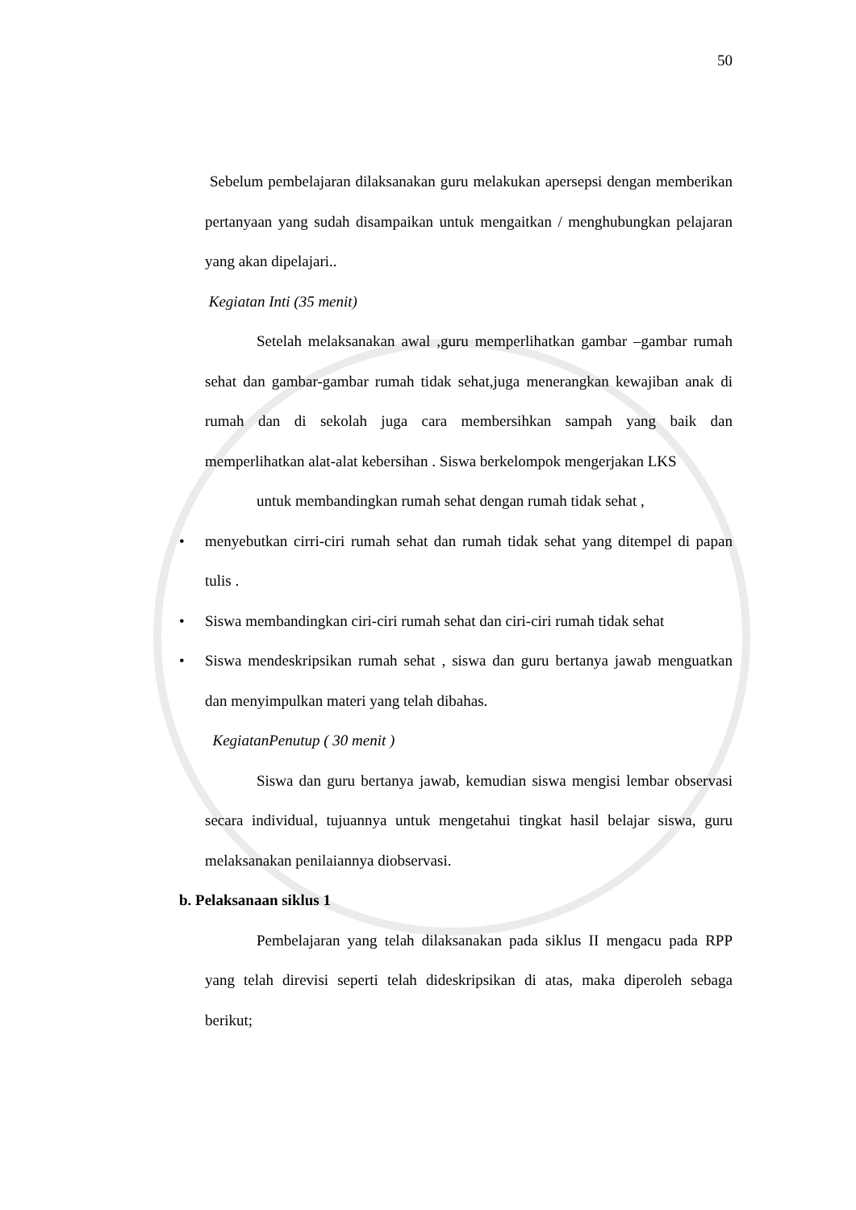50
Sebelum pembelajaran dilaksanakan guru melakukan apersepsi dengan memberikan pertanyaan yang sudah disampaikan untuk mengaitkan / menghubungkan pelajaran yang akan dipelajari..
Kegiatan Inti (35 menit)
Setelah melaksanakan awal ,guru memperlihatkan gambar –gambar rumah sehat dan gambar-gambar rumah tidak sehat,juga menerangkan kewajiban anak di rumah dan di sekolah juga cara membersihkan sampah yang baik dan memperlihatkan alat-alat kebersihan . Siswa berkelompok mengerjakan LKS
untuk membandingkan rumah sehat dengan rumah tidak sehat ,
• menyebutkan cirri-ciri rumah sehat dan rumah tidak sehat yang ditempel di papan tulis .
• Siswa membandingkan ciri-ciri rumah sehat dan ciri-ciri rumah tidak sehat
• Siswa mendeskripsikan rumah sehat , siswa dan guru bertanya jawab menguatkan dan menyimpulkan materi yang telah dibahas.
KegiatanPenutup ( 30 menit )
Siswa dan guru bertanya jawab, kemudian siswa mengisi lembar observasi secara individual, tujuannya untuk mengetahui tingkat hasil belajar siswa, guru melaksanakan penilaiannya diobservasi.
b. Pelaksanaan siklus 1
Pembelajaran yang telah dilaksanakan pada siklus II mengacu pada RPP yang telah direvisi seperti telah dideskripsikan di atas, maka diperoleh sebaga berikut;